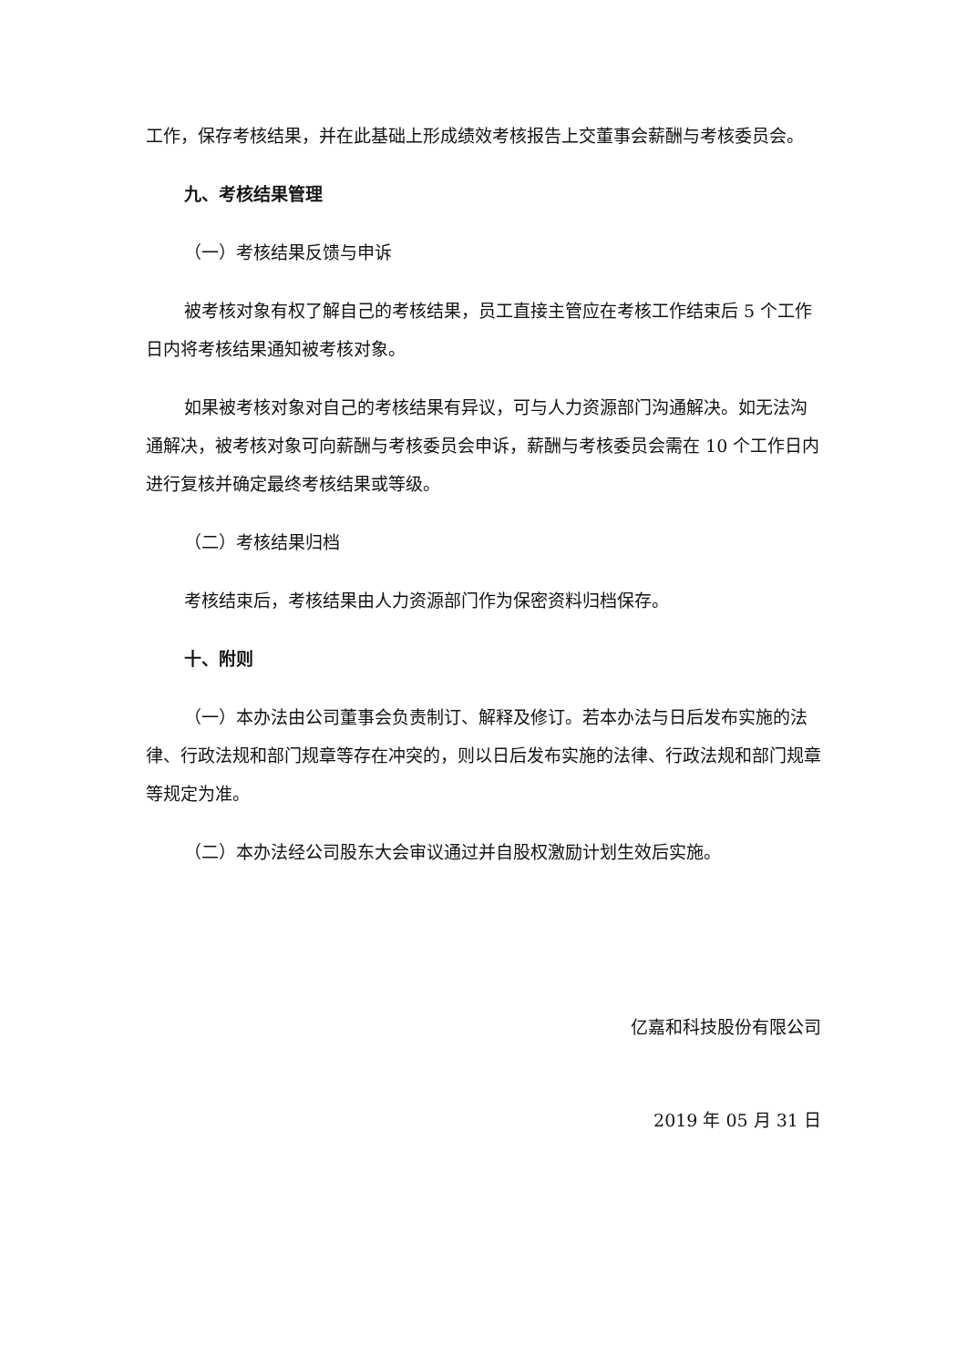工作，保存考核结果，并在此基础上形成绩效考核报告上交董事会薪酬与考核委员会。
九、考核结果管理
（一）考核结果反馈与申诉
被考核对象有权了解自己的考核结果，员工直接主管应在考核工作结束后 5 个工作日内将考核结果通知被考核对象。
如果被考核对象对自己的考核结果有异议，可与人力资源部门沟通解决。如无法沟通解决，被考核对象可向薪酬与考核委员会申诉，薪酬与考核委员会需在 10 个工作日内进行复核并确定最终考核结果或等级。
（二）考核结果归档
考核结束后，考核结果由人力资源部门作为保密资料归档保存。
十、附则
（一）本办法由公司董事会负责制订、解释及修订。若本办法与日后发布实施的法律、行政法规和部门规章等存在冲突的，则以日后发布实施的法律、行政法规和部门规章等规定为准。
（二）本办法经公司股东大会审议通过并自股权激励计划生效后实施。
亿嘉和科技股份有限公司
2019 年 05 月 31 日